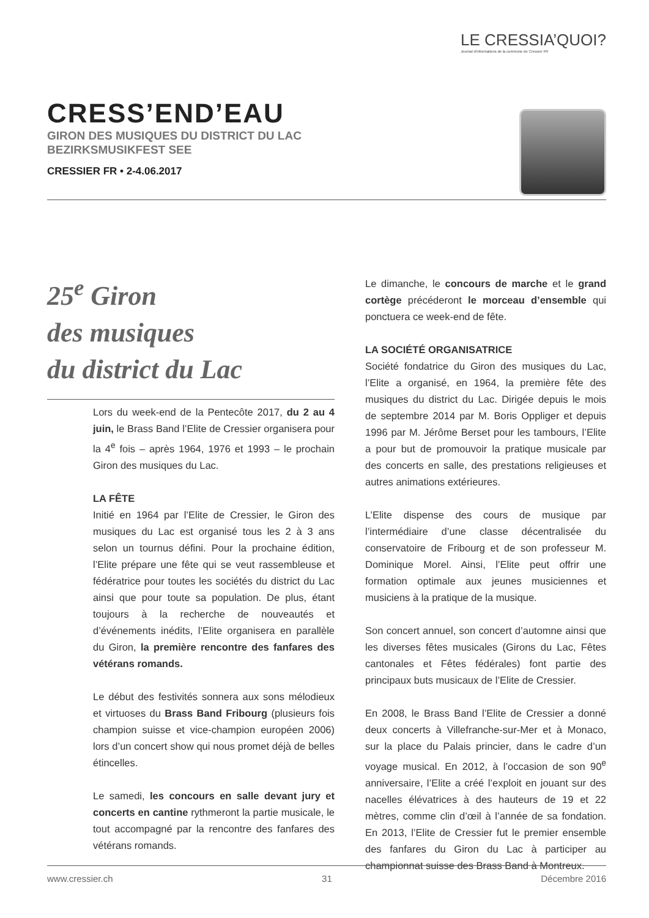LE CRESSIA’QUOI?
Journal d’informations de la commune de Cressier FR
CRESS’END’EAU
GIRON DES MUSIQUES DU DISTRICT DU LAC
BEZIRKSMUSIKFEST SEE
CRESSIER FR • 2-4.06.2017
25<sup>e</sup> Giron
des musiques
du district du Lac
Lors du week-end de la Pentecôte 2017, du 2 au 4 juin, le Brass Band l’Elite de Cressier organisera pour la 4<sup>e</sup> fois – après 1964, 1976 et 1993 – le prochain Giron des musiques du Lac.
LA FÊTE
Initié en 1964 par l’Elite de Cressier, le Giron des musiques du Lac est organisé tous les 2 à 3 ans selon un tournus défini. Pour la prochaine édition, l’Elite prépare une fête qui se veut rassembleuse et fédératrice pour toutes les sociétés du district du Lac ainsi que pour toute sa population. De plus, étant toujours à la recherche de nouveautés et d’événements inédits, l’Elite organisera en parallèle du Giron, la première rencontre des fanfares des vétérans romands.
Le début des festivités sonnera aux sons mélodieux et virtuoses du Brass Band Fribourg (plusieurs fois champion suisse et vice-champion européen 2006) lors d’un concert show qui nous promet déjà de belles étincelles.
Le samedi, les concours en salle devant jury et concerts en cantine rythmeront la partie musicale, le tout accompagné par la rencontre des fanfares des vétérans romands.
Le dimanche, le concours de marche et le grand cortège précéderont le morceau d’ensemble qui ponctuera ce week-end de fête.
LA SOCIÉTÉ ORGANISATRICE
Société fondatrice du Giron des musiques du Lac, l’Elite a organisé, en 1964, la première fête des musiques du district du Lac. Dirigée depuis le mois de septembre 2014 par M. Boris Oppliger et depuis 1996 par M. Jérôme Berset pour les tambours, l’Elite a pour but de promouvoir la pratique musicale par des concerts en salle, des prestations religieuses et autres animations extérieures.
L’Elite dispense des cours de musique par l’intermédiaire d’une classe décentralisée du conservatoire de Fribourg et de son professeur M. Dominique Morel. Ainsi, l’Elite peut offrir une formation optimale aux jeunes musiciennes et musiciens à la pratique de la musique.
Son concert annuel, son concert d’automne ainsi que les diverses fêtes musicales (Girons du Lac, Fêtes cantonales et Fêtes fédérales) font partie des principaux buts musicaux de l’Elite de Cressier.
En 2008, le Brass Band l’Elite de Cressier a donné deux concerts à Villefranche-sur-Mer et à Monaco, sur la place du Palais princier, dans le cadre d’un voyage musical. En 2012, à l’occasion de son 90<sup>e</sup> anniversaire, l’Elite a créé l’exploit en jouant sur des nacelles élévatrices à des hauteurs de 19 et 22 mètres, comme clin d’œil à l’année de sa fondation. En 2013, l’Elite de Cressier fut le premier ensemble des fanfares du Giron du Lac à participer au championnat suisse des Brass Band à Montreux.
www.cressier.ch 31 Décembre 2016